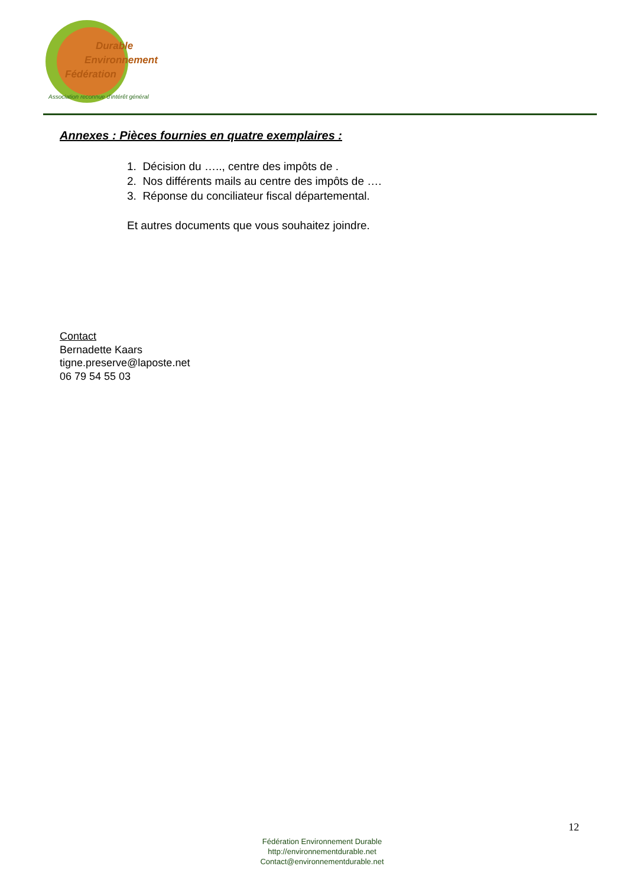Durable
Environnement
Fédération
Association reconnue d'intérêt général
Annexes : Pièces fournies en quatre exemplaires :
1. Décision du ….., centre des impôts de .
2. Nos différents mails au centre des impôts de ….
3. Réponse du conciliateur fiscal départemental.
Et autres documents que vous souhaitez joindre.
Contact
Bernadette Kaars
tigne.preserve@laposte.net
06 79 54 55 03
12
Fédération Environnement Durable
http://environnementdurable.net
Contact@environnementdurable.net